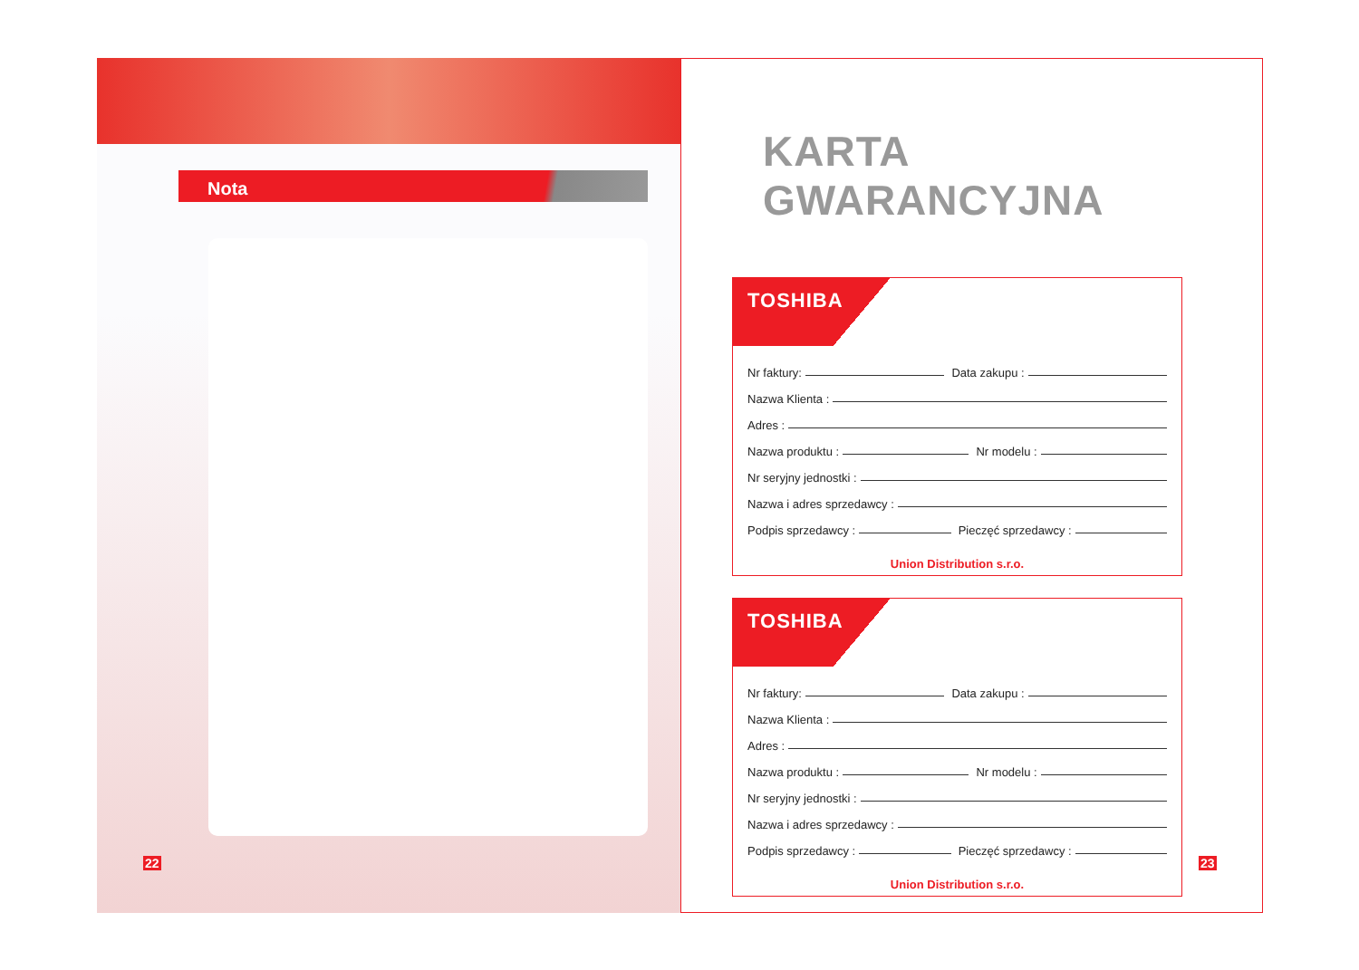Nota
22
KARTA GWARANCYJNA
TOSHIBA
Nr faktury: Data zakupu :
Nazwa Klienta :
Adres :
Nazwa produktu : Nr modelu :
Nr seryjny jednostki :
Nazwa i adres sprzedawcy :
Podpis sprzedawcy : Pieczęć sprzedawcy :
Union Distribution s.r.o.
TOSHIBA
Nr faktury: Data zakupu :
Nazwa Klienta :
Adres :
Nazwa produktu : Nr modelu :
Nr seryjny jednostki :
Nazwa i adres sprzedawcy :
Podpis sprzedawcy : Pieczęć sprzedawcy :
Union Distribution s.r.o.
23